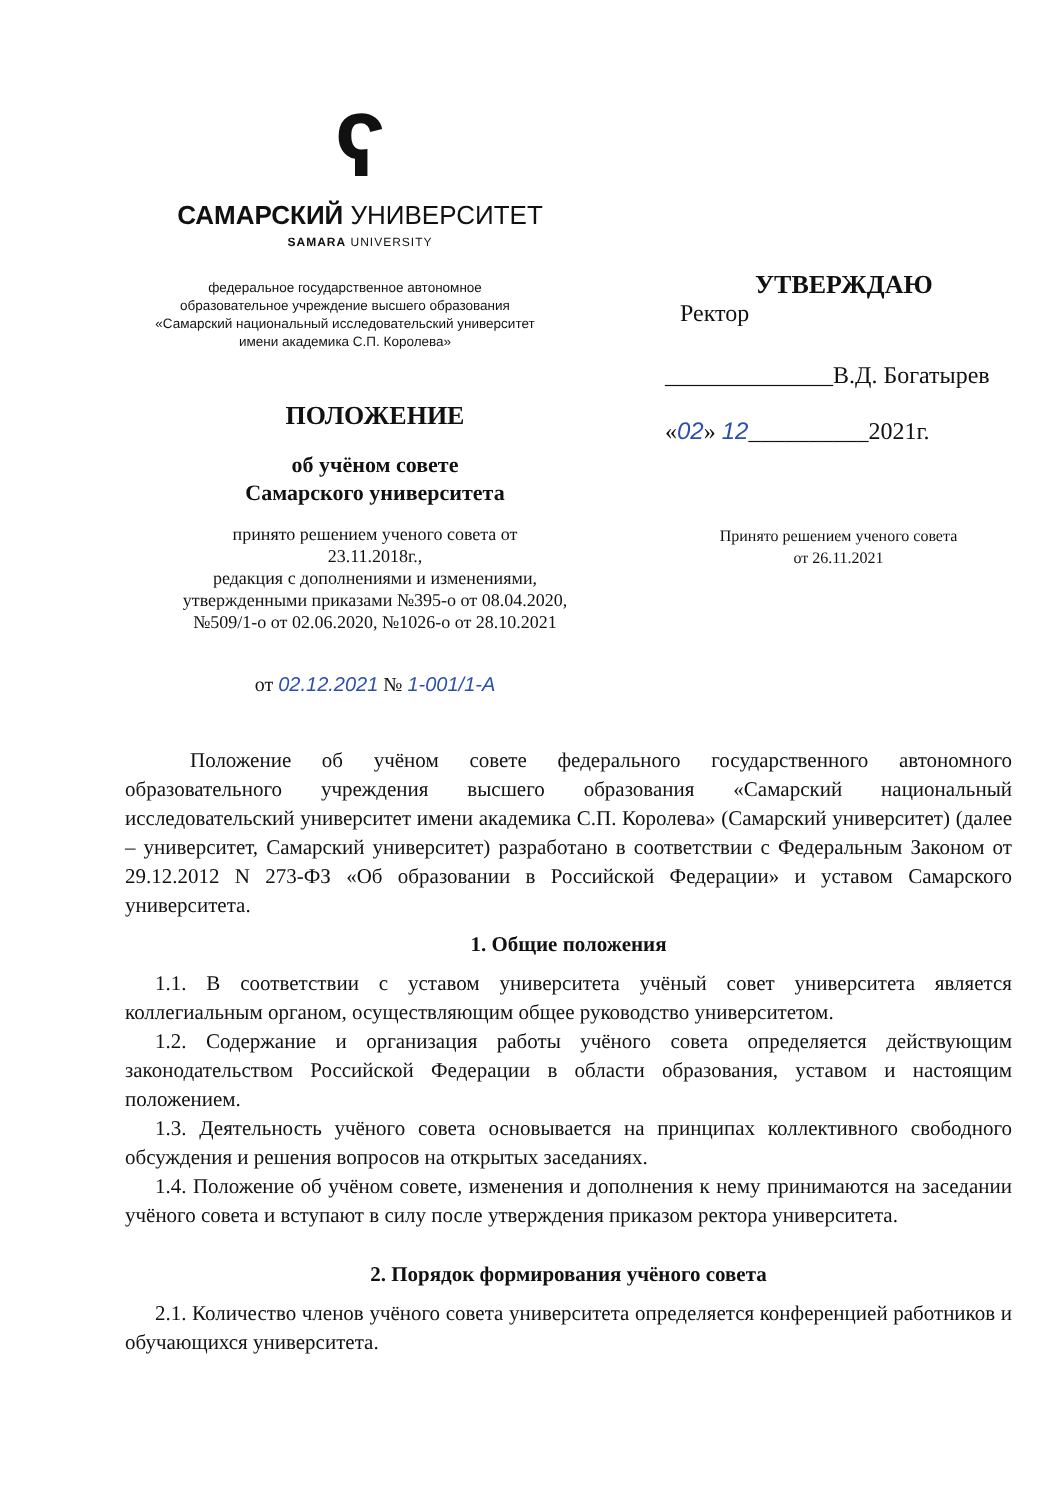ʕ
САМАРСКИЙ УНИВЕРСИТЕТ
SAMARA UNIVERSITY
федеральное государственное автономное
образовательное учреждение высшего образования
«Самарский национальный исследовательский университет
имени академика С.П. Королева»
ПОЛОЖЕНИЕ
об учёном совете
Самарского университета
принято решением ученого совета от
23.11.2018г.,
редакция с дополнениями и изменениями,
утвержденными приказами №395-о от 08.04.2020,
№509/1-о от 02.06.2020, №1026-о от 28.10.2021
от 02.12.2021 № 1-001/1-А
УТВЕРЖДАЮ
Ректор
______________В.Д. Богатырев
«02» 12__________2021г.
Принято решением ученого совета
от 26.11.2021
Положение об учёном совете федерального государственного автономного образовательного учреждения высшего образования «Самарский национальный исследовательский университет имени академика С.П. Королева» (Самарский университет) (далее – университет, Самарский университет) разработано в соответствии с Федеральным Законом от 29.12.2012 N 273-ФЗ «Об образовании в Российской Федерации» и уставом Самарского университета.
1. Общие положения
1.1. В соответствии с уставом университета учёный совет университета является коллегиальным органом, осуществляющим общее руководство университетом.
1.2. Содержание и организация работы учёного совета определяется действующим законодательством Российской Федерации в области образования, уставом и настоящим положением.
1.3. Деятельность учёного совета основывается на принципах коллективного свободного обсуждения и решения вопросов на открытых заседаниях.
1.4. Положение об учёном совете, изменения и дополнения к нему принимаются на заседании учёного совета и вступают в силу после утверждения приказом ректора университета.
2. Порядок формирования учёного совета
2.1. Количество членов учёного совета университета определяется конференцией работников и обучающихся университета.